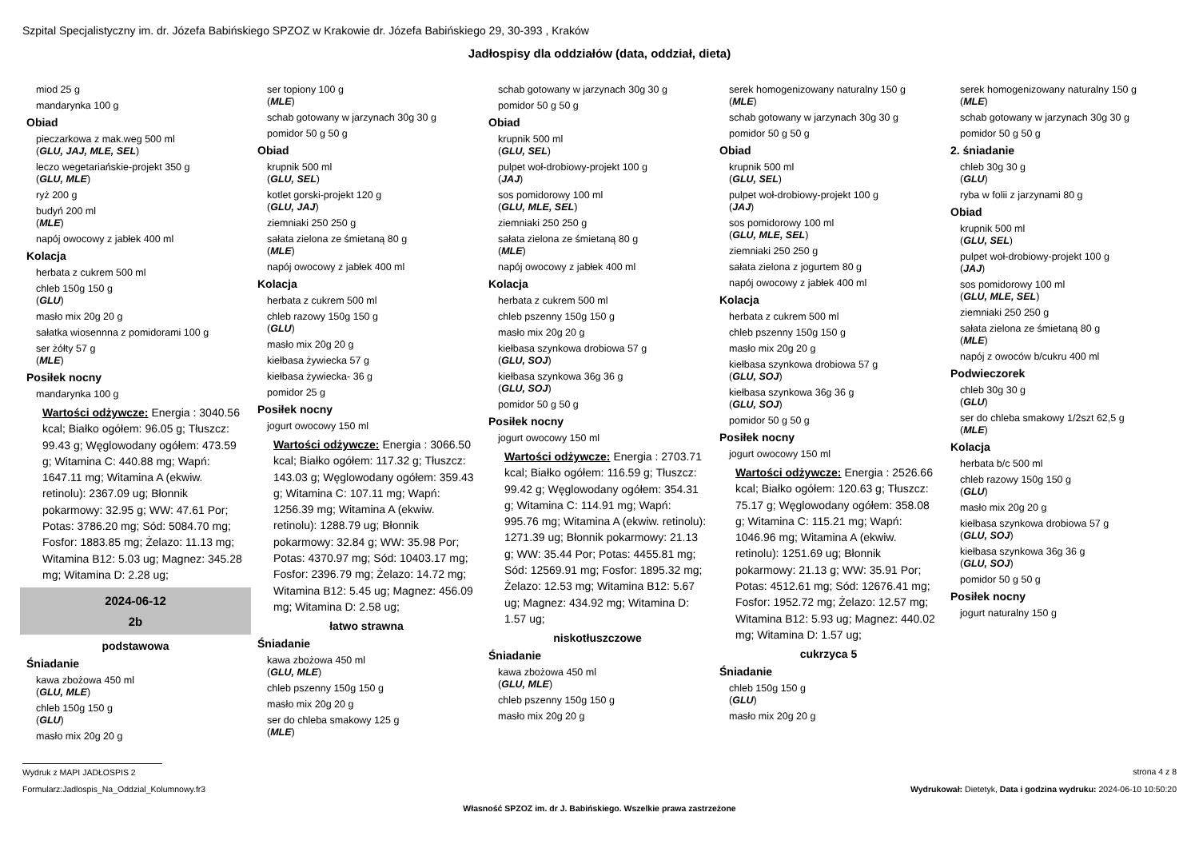Szpital Specjalistyczny im. dr. Józefa Babińskiego SPZOZ w Krakowie dr. Józefa Babińskiego 29, 30-393 , Kraków
Jadłospisy dla oddziałów (data, oddział, dieta)
miod 25 g
mandarynka 100 g
Obiad
pieczarkowa z mak.weg 500 ml
(GLU, JAJ, MLE, SEL)
leczo wegetariańskie-projekt 350 g
(GLU, MLE)
ryż 200 g
budyń 200 ml
(MLE)
napój owocowy z jabłek 400 ml
Kolacja
herbata z cukrem 500 ml
chleb 150g 150 g
(GLU)
masło mix 20g 20 g
sałatka wiosennna z pomidorami 100 g
ser żółty 57 g
(MLE)
Posiłek nocny
mandarynka 100 g
Wartości odżywcze: Energia : 3040.56 kcal; Białko ogółem: 96.05 g; Tłuszcz: 99.43 g; Węglowodany ogółem: 473.59 g; Witamina C: 440.88 mg; Wapń: 1647.11 mg; Witamina A (ekwiw. retinolu): 2367.09 ug; Błonnik pokarmowy: 32.95 g; WW: 47.61 Por; Potas: 3786.20 mg; Sód: 5084.70 mg; Fosfor: 1883.85 mg; Żelazo: 11.13 mg; Witamina B12: 5.03 ug; Magnez: 345.28 mg; Witamina D: 2.28 ug;
2024-06-12
2b
podstawowa
Śniadanie
kawa zbożowa 450 ml
(GLU, MLE)
chleb 150g 150 g
(GLU)
masło mix 20g 20 g
ser topiony 100 g
(MLE)
schab gotowany w jarzynach 30g 30 g
pomidor 50 g 50 g
Obiad
krupnik 500 ml
(GLU, SEL)
kotlet gorski-projekt 120 g
(GLU, JAJ)
ziemniaki 250 250 g
sałata zielona ze śmietaną 80 g
(MLE)
napój owocowy z jabłek 400 ml
Kolacja
herbata z cukrem 500 ml
chleb razowy 150g 150 g
(GLU)
masło mix 20g 20 g
kiełbasa żywiecka 57 g
kiełbasa żywiecka- 36 g
pomidor 25 g
Posiłek nocny
jogurt owocowy 150 ml
Wartości odżywcze: Energia : 3066.50 kcal; Białko ogółem: 117.32 g; Tłuszcz: 143.03 g; Węglowodany ogółem: 359.43 g; Witamina C: 107.11 mg; Wapń: 1256.39 mg; Witamina A (ekwiw. retinolu): 1288.79 ug; Błonnik pokarmowy: 32.84 g; WW: 35.98 Por; Potas: 4370.97 mg; Sód: 10403.17 mg; Fosfor: 2396.79 mg; Żelazo: 14.72 mg; Witamina B12: 5.45 ug; Magnez: 456.09 mg; Witamina D: 2.58 ug;
łatwo strawna
Śniadanie
kawa zbożowa 450 ml
(GLU, MLE)
chleb pszenny 150g 150 g
masło mix 20g 20 g
ser do chleba smakowy 125 g
(MLE)
schab gotowany w jarzynach 30g 30 g
pomidor 50 g 50 g
Obiad
krupnik 500 ml
(GLU, SEL)
pulpet woł-drobiowy-projekt 100 g
(JAJ)
sos pomidorowy 100 ml
(GLU, MLE, SEL)
ziemniaki 250 250 g
sałata zielona ze śmietaną 80 g
(MLE)
napój owocowy z jabłek 400 ml
Kolacja
herbata z cukrem 500 ml
chleb pszenny 150g 150 g
masło mix 20g 20 g
kiełbasa szynkowa drobiowa 57 g
(GLU, SOJ)
kiełbasa szynkowa 36g 36 g
(GLU, SOJ)
pomidor 50 g 50 g
Posiłek nocny
jogurt owocowy 150 ml
Wartości odżywcze: Energia : 2703.71 kcal; Białko ogółem: 116.59 g; Tłuszcz: 99.42 g; Węglowodany ogółem: 354.31 g; Witamina C: 114.91 mg; Wapń: 995.76 mg; Witamina A (ekwiw. retinolu): 1271.39 ug; Błonnik pokarmowy: 21.13 g; WW: 35.44 Por; Potas: 4455.81 mg; Sód: 12569.91 mg; Fosfor: 1895.32 mg; Żelazo: 12.53 mg; Witamina B12: 5.67 ug; Magnez: 434.92 mg; Witamina D: 1.57 ug;
niskotłuszczowe
Śniadanie
kawa zbożowa 450 ml
(GLU, MLE)
chleb pszenny 150g 150 g
masło mix 20g 20 g
serek homogenizowany naturalny 150 g
(MLE)
schab gotowany w jarzynach 30g 30 g
pomidor 50 g 50 g
Obiad
krupnik 500 ml
(GLU, SEL)
pulpet woł-drobiowy-projekt 100 g
(JAJ)
sos pomidorowy 100 ml
(GLU, MLE, SEL)
ziemniaki 250 250 g
sałata zielona z jogurtem 80 g
napój owocowy z jabłek 400 ml
Kolacja
herbata z cukrem 500 ml
chleb pszenny 150g 150 g
masło mix 20g 20 g
kiełbasa szynkowa drobiowa 57 g
(GLU, SOJ)
kiełbasa szynkowa 36g 36 g
(GLU, SOJ)
pomidor 50 g 50 g
Posiłek nocny
jogurt owocowy 150 ml
Wartości odżywcze: Energia : 2526.66 kcal; Białko ogółem: 120.63 g; Tłuszcz: 75.17 g; Węglowodany ogółem: 358.08 g; Witamina C: 115.21 mg; Wapń: 1046.96 mg; Witamina A (ekwiw. retinolu): 1251.69 ug; Błonnik pokarmowy: 21.13 g; WW: 35.91 Por; Potas: 4512.61 mg; Sód: 12676.41 mg; Fosfor: 1952.72 mg; Żelazo: 12.57 mg; Witamina B12: 5.93 ug; Magnez: 440.02 mg; Witamina D: 1.57 ug;
cukrzyca 5
Śniadanie
chleb 150g 150 g
(GLU)
masło mix 20g 20 g
serek homogenizowany naturalny 150 g
(MLE)
schab gotowany w jarzynach 30g 30 g
pomidor 50 g 50 g
2. śniadanie
chleb 30g 30 g
(GLU)
ryba w folii z jarzynami 80 g
Obiad
krupnik 500 ml
(GLU, SEL)
pulpet woł-drobiowy-projekt 100 g
(JAJ)
sos pomidorowy 100 ml
(GLU, MLE, SEL)
ziemniaki 250 250 g
sałata zielona ze śmietaną 80 g
(MLE)
napój z owoców b/cukru 400 ml
Podwieczorek
chleb 30g 30 g
(GLU)
ser do chleba smakowy 1/2szt 62,5 g
(MLE)
Kolacja
herbata b/c 500 ml
chleb razowy 150g 150 g
(GLU)
masło mix 20g 20 g
kiełbasa szynkowa drobiowa 57 g
(GLU, SOJ)
kiełbasa szynkowa 36g 36 g
(GLU, SOJ)
pomidor 50 g 50 g
Posiłek nocny
jogurt naturalny 150 g
Wydruk z MAPI JADŁOSPIS 2
strona 4 z 8
Formularz:Jadlospis_Na_Oddzial_Kolumnowy.fr3 Wydrukował: Dietetyk, Data i godzina wydruku: 2024-06-10 10:50:20
Własność SPZOZ im. dr J. Babińskiego. Wszelkie prawa zastrzeżone